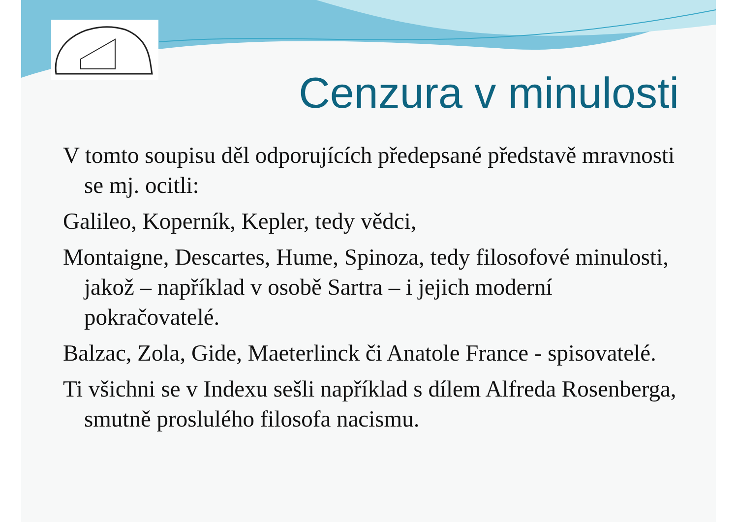Cenzura v minulosti
V tomto soupisu děl odporujících předepsané představě mravnosti se mj. ocitli:
Galileo, Koperník, Kepler, tedy vědci,
Montaigne, Descartes, Hume, Spinoza, tedy filosofové minulosti, jakož – například v osobě Sartra – i jejich moderní pokračovatelé.
Balzac, Zola, Gide, Maeterlinck či Anatole France - spisovatelé.
Ti všichni se v Indexu sešli například s dílem Alfreda Rosenberga, smutně proslulého filosofa nacismu.